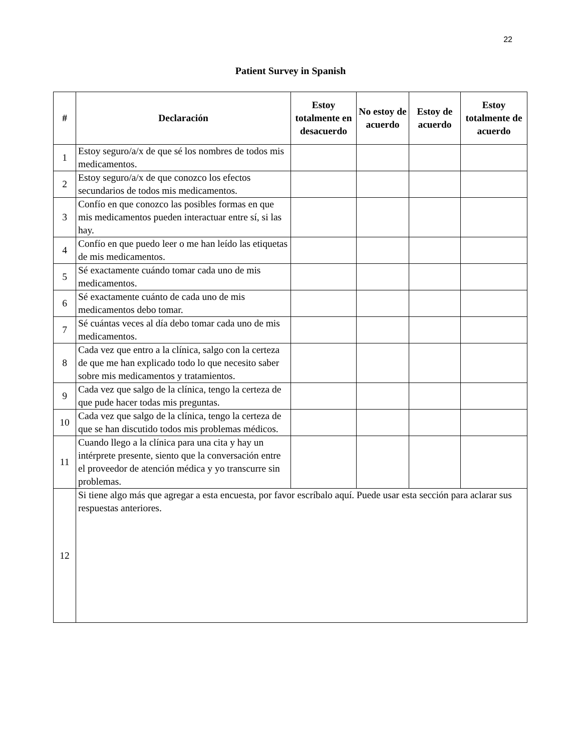22
Patient Survey in Spanish
| # | Declaración | Estoy totalmente en desacuerdo | No estoy de acuerdo | Estoy de acuerdo | Estoy totalmente de acuerdo |
| --- | --- | --- | --- | --- | --- |
| 1 | Estoy seguro/a/x de que sé los nombres de todos mis medicamentos. | | | | |
| 2 | Estoy seguro/a/x de que conozco los efectos secundarios de todos mis medicamentos. | | | | |
| 3 | Confío en que conozco las posibles formas en que mis medicamentos pueden interactuar entre sí, si las hay. | | | | |
| 4 | Confío en que puedo leer o me han leído las etiquetas de mis medicamentos. | | | | |
| 5 | Sé exactamente cuándo tomar cada uno de mis medicamentos. | | | | |
| 6 | Sé exactamente cuánto de cada uno de mis medicamentos debo tomar. | | | | |
| 7 | Sé cuántas veces al día debo tomar cada uno de mis medicamentos. | | | | |
| 8 | Cada vez que entro a la clínica, salgo con la certeza de que me han explicado todo lo que necesito saber sobre mis medicamentos y tratamientos. | | | | |
| 9 | Cada vez que salgo de la clínica, tengo la certeza de que pude hacer todas mis preguntas. | | | | |
| 10 | Cada vez que salgo de la clínica, tengo la certeza de que se han discutido todos mis problemas médicos. | | | | |
| 11 | Cuando llego a la clínica para una cita y hay un intérprete presente, siento que la conversación entre el proveedor de atención médica y yo transcurre sin problemas. | | | | |
| 12 | Si tiene algo más que agregar a esta encuesta, por favor escríbalo aquí. Puede usar esta sección para aclarar sus respuestas anteriores. | | | | |